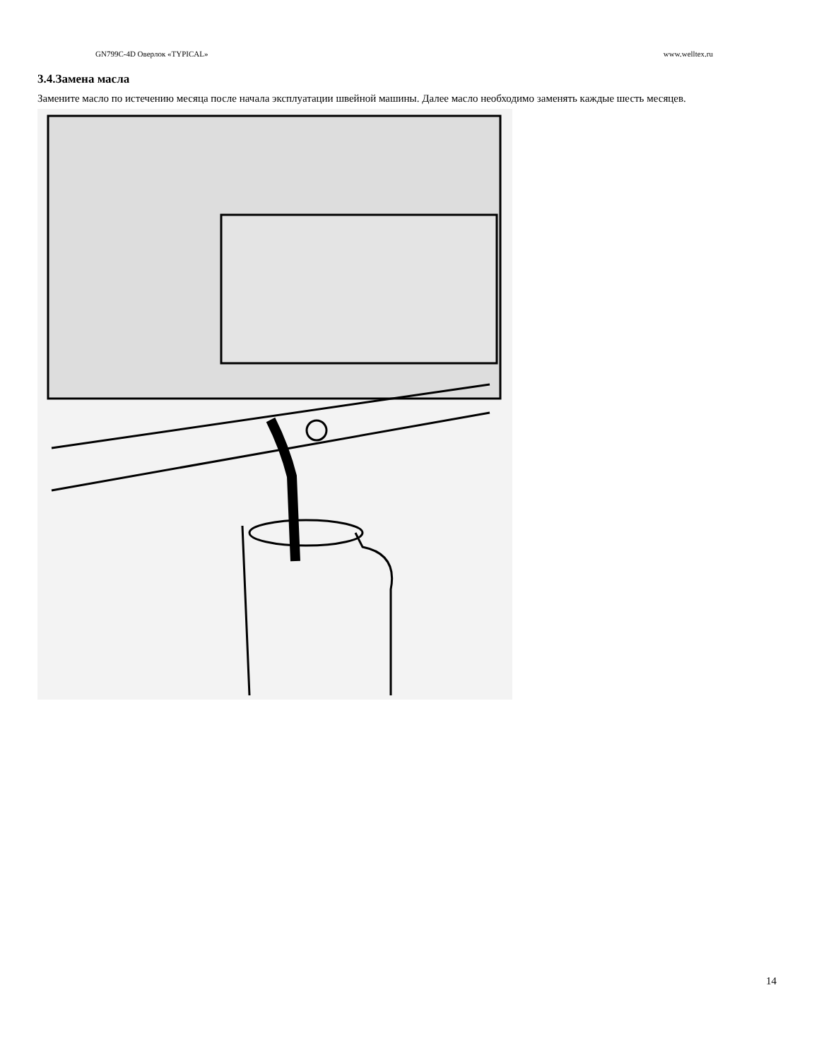GN799C-4D Оверлок «TYPICAL» www.welltex.ru
3.4.Замена масла
Замените масло по истечению месяца после начала эксплуатации швейной машины. Далее масло необходимо заменять каждые шесть месяцев.
14